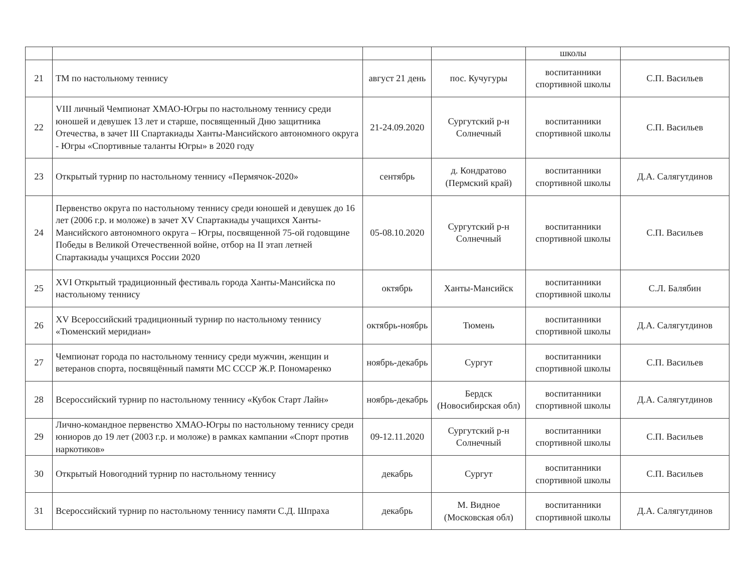| | | | | школы | |
| 21 | ТМ по настольному теннису | август 21 день | пос. Кучугуры | воспитанники спортивной школы | С.П. Васильев |
| 22 | VIII личный Чемпионат ХМАО-Югры по настольному теннису среди юношей и девушек 13 лет и старше, посвященный Дню защитника Отечества, в зачет III Спартакиады Ханты-Мансийского автономного округа - Югры «Спортивные таланты Югры» в 2020 году | 21-24.09.2020 | Сургутский р-н Солнечный | воспитанники спортивной школы | С.П. Васильев |
| 23 | Открытый турнир по настольному теннису «Пермячок-2020» | сентябрь | д. Кондратово (Пермский край) | воспитанники спортивной школы | Д.А. Салягутдинов |
| 24 | Первенство округа по настольному теннису среди юношей и девушек до 16 лет (2006 г.р. и моложе) в зачет XV Спартакиады учащихся Ханты-Мансийского автономного округа – Югры, посвященной 75-ой годовщине Победы в Великой Отечественной войне, отбор на II этап летней Спартакиады учащихся России 2020 | 05-08.10.2020 | Сургутский р-н Солнечный | воспитанники спортивной школы | С.П. Васильев |
| 25 | XVI Открытый традиционный фестиваль города Ханты-Мансийска по настольному теннису | октябрь | Ханты-Мансийск | воспитанники спортивной школы | С.Л. Балябин |
| 26 | XV Всероссийский традиционный турнир по настольному теннису «Тюменский меридиан» | октябрь-ноябрь | Тюмень | воспитанники спортивной школы | Д.А. Салягутдинов |
| 27 | Чемпионат города по настольному теннису среди мужчин, женщин и ветеранов спорта, посвящённый памяти МС СССР Ж.Р. Пономаренко | ноябрь-декабрь | Сургут | воспитанники спортивной школы | С.П. Васильев |
| 28 | Всероссийский турнир по настольному теннису «Кубок Старт Лайн» | ноябрь-декабрь | Бердск (Новосибирская обл) | воспитанники спортивной школы | Д.А. Салягутдинов |
| 29 | Лично-командное первенство ХМАО-Югры по настольному теннису среди юниоров до 19 лет (2003 г.р. и моложе) в рамках кампании «Спорт против наркотиков» | 09-12.11.2020 | Сургутский р-н Солнечный | воспитанники спортивной школы | С.П. Васильев |
| 30 | Открытый Новогодний турнир по настольному теннису | декабрь | Сургут | воспитанники спортивной школы | С.П. Васильев |
| 31 | Всероссийский турнир по настольному теннису памяти С.Д. Шпраха | декабрь | М. Видное (Московская обл) | воспитанники спортивной школы | Д.А. Салягутдинов |